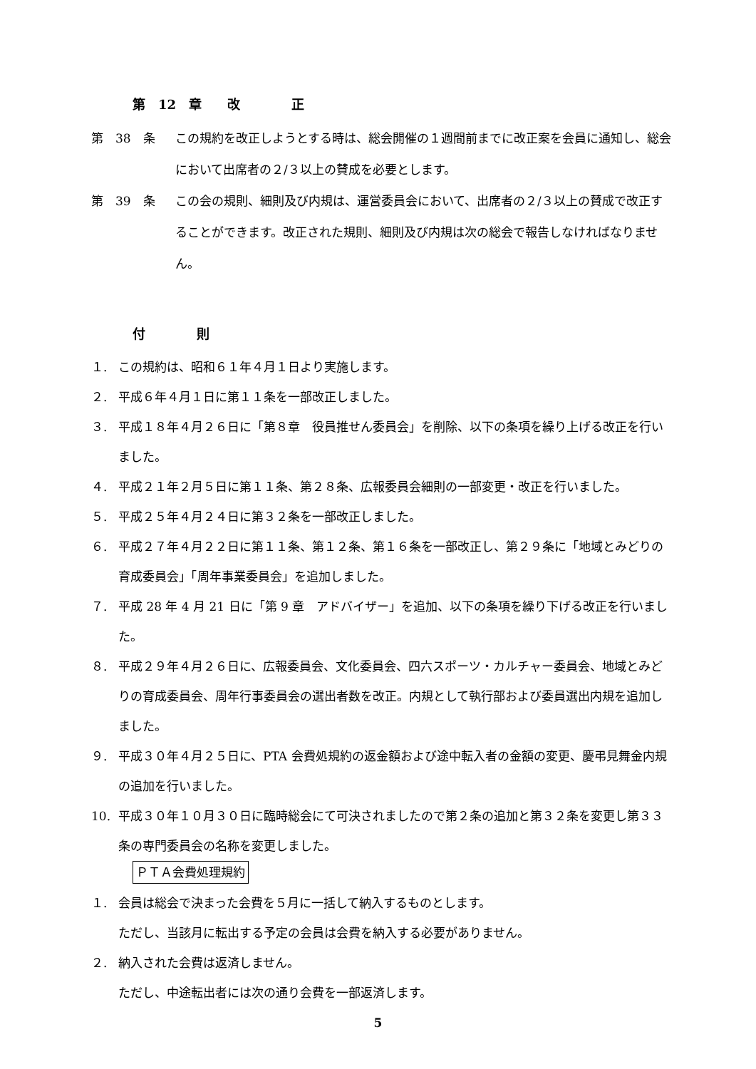第　12　章　　改　　　　正
第　38　条 この規約を改正しようとする時は、総会開催の１週間前までに改正案を会員に通知し、総会において出席者の２/３以上の賛成を必要とします。
第　39　条 この会の規則、細則及び内規は、運営委員会において、出席者の２/３以上の賛成で改正することができます。改正された規則、細則及び内規は次の総会で報告しなければなりません。
付　　　　則
１. この規約は、昭和６１年４月１日より実施します。
２. 平成６年４月１日に第１１条を一部改正しました。
３. 平成１８年４月２６日に「第８章　役員推せん委員会」を削除、以下の条項を繰り上げる改正を行いました。
４. 平成２１年２月５日に第１１条、第２８条、広報委員会細則の一部変更・改正を行いました。
５. 平成２５年４月２４日に第３２条を一部改正しました。
６. 平成２７年４月２２日に第１１条、第１２条、第１６条を一部改正し、第２９条に「地域とみどりの育成委員会」「周年事業委員会」を追加しました。
７. 平成 28 年 4 月 21 日に「第 9 章　アドバイザー」を追加、以下の条項を繰り下げる改正を行いました。
８. 平成２９年４月２６日に、広報委員会、文化委員会、四六スポーツ・カルチャー委員会、地域とみどりの育成委員会、周年行事委員会の選出者数を改正。内規として執行部および委員選出内規を追加しました。
９. 平成３０年４月２５日に、PTA 会費処規約の返金額および途中転入者の金額の変更、慶弔見舞金内規の追加を行いました。
10. 平成３０年１０月３０日に臨時総会にて可決されましたので第２条の追加と第３２条を変更し第３３条の専門委員会の名称を変更しました。
ＰＴＡ会費処理規約
１. 会員は総会で決まった会費を５月に一括して納入するものとします。
ただし、当該月に転出する予定の会員は会費を納入する必要がありません。
２. 納入された会費は返済しません。
ただし、中途転出者には次の通り会費を一部返済します。
5